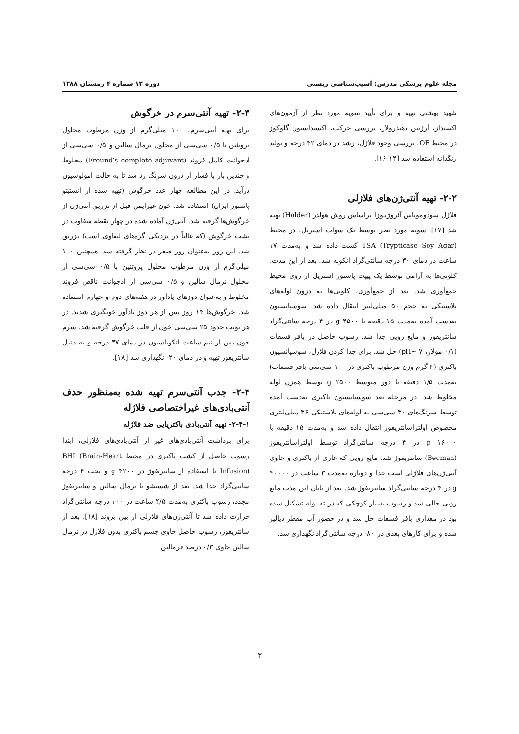مجله علوم پزشکی مدرس: آسیب‌شناسی زیستی دوره ۱۲ شماره ۴ زمستان ۱۳۸۸
شهید بهشتی تهیه و برای تأیید سویه مورد نظر از آزمون‌های اکسیداز، آرژنین دهیدرولاز، بررسی حرکت، اکسیداسیون گلوکوز در محیط OF، بررسی وجود فلاژل، رشد در دمای ۴۲ درجه و تولید رنگدانه استفاده شد [۱۴-۱۶].
۲-۲- تهیه آنتی‌ژن‌های فلاژلی
فلاژل سودوموناس آئروژینوزا براساس روش هولدر (Holder) تهیه شد [۱۷]. سویه مورد نظر توسط یک سواپ استریل، در محیط TSA (Trypticase Soy Agar) کشت داده شد و به‌مدت ۱۷ ساعت در دمای ۳۰ درجه سانتی‌گراد انکوبه شد. بعد از این مدت، کلونی‌ها به آرامی توسط یک پیپت پاستور استریل از روی محیط جمع‌آوری شد. بعد از جمع‌آوری، کلونی‌ها به درون لوله‌های پلاستیکی به حجم ۵۰ میلی‌لیتر انتقال داده شد. سوسپانسیون به‌دست آمده به‌مدت ۱۵ دقیقه با ۴۵۰۰ g در ۴ درجه سانتی‌گراد سانتریفوژ و مایع رویی جدا شد. رسوب حاصل در بافر فسفات (۰/۱ مولار، pH~ ۷) حل شد. برای جدا کردن فلاژل، سوسپانسیون باکتری (۶ گرم وزن مرطوب باکتری در ۱۰۰ سی‌سی بافر فسفات) به‌مدت ۱/۵ دقیقه با دور متوسط ۲۵۰۰ g توسط همزن لوله مخلوط شد. در مرحله بعد سوسپانسیون باکتری به‌دست آمده توسط سرنگ‌های ۳۰ سی‌سی به لوله‌های پلاستیکی ۳۶ میلی‌لیتری مخصوص اولتراسانتریفوژ انتقال داده شد و به‌مدت ۱۵ دقیقه با ۱۶۰۰۰ g در ۴ درجه سانتی‌گراد توسط اولتراسانتریفوژ (Becman) سانتریفوژ شد. مایع رویی که عاری از باکتری و حاوی آنتی‌ژن‌های فلاژلی است جدا و دوباره به‌مدت ۳ ساعت در ۴۰۰۰۰ g در ۴ درجه سانتی‌گراد سانتریفوژ شد. بعد از پایان این مدت مایع رویی خالی شد و رسوب بسیار کوچکی که در ته لوله تشکیل شده بود در مقداری بافر فسفات حل شد و در حضور آب مقطر دیالیز شده و برای کارهای بعدی در ۸۰- درجه سانتی‌گراد نگهداری شد.
۲-۳- تهیه آنتی‌سرم در خرگوش
برای تهیه آنتی‌سرم، ۱۰۰ میلی‌گرم از وزن مرطوب محلول پروتئین با ۰/۵ سی‌سی از محلول نرمال سالین و ۰/۵ سی‌سی از ادجوانت کامل فروند (Freund’s complete adjuvant) مخلوط و چندین بار با فشار از درون سرنگ رد شد تا به حالت امولوسیون درآید. در این مطالعه چهار عدد خرگوش (تهیه شده از انستیتو پاستور ایران) استفاده شد. خون غیرایمن قبل از تزریق آنتی‌ژن از خرگوش‌ها گرفته شد. آنتی‌ژن آماده شده در چهار نقطه متفاوت در پشت خرگوش (که غالباً در نزدیکی گره‌های لنفاوی است) تزریق شد. این روز به‌عنوان روز صفر در نظر گرفته شد. همچنین ۱۰۰ میلی‌گرم از وزن مرطوب محلول پروتئین با ۰/۵ سی‌سی از محلول نرمال سالین و ۰/۵ سی‌سی از ادجوانت ناقص فروند مخلوط و به‌عنوان دوزهای یادآور در هفته‌های دوم و چهارم استفاده شد. خرگوش‌ها ۱۴ روز پس از هر دوز یادآور خونگیری شدند. در هر نوبت حدود ۲۵ سی‌سی خون از قلب خرگوش گرفته شد. سرم خون پس از نیم ساعت انکوباسیون در دمای ۳۷ درجه و به دنبال سانتریفوژ تهیه و در دمای ۲۰- نگهداری شد [۱۸].
۲-۴- جذب آنتی‌سرم تهیه شده به‌منظور حذف آنتی‌بادی‌های غیراختصاصی فلاژله
۲-۴-۱- تهیه آنتی‌بادی باکتریایی ضد فلاژله
برای برداشت آنتی‌بادی‌های غیر از آنتی‌بادی‌های فلاژلی، ابتدا رسوب حاصل از کشت باکتری در محیط BHI (Brain-Heart Infusion) با استفاده از سانتریفوژ در ۴۲۰۰ g و تحت ۴ درجه سانتی‌گراد جدا شد. بعد از شستشو با نرمال سالین و سانتریفوژ مجدد، رسوب باکتری به‌مدت ۲/۵ ساعت در ۱۰۰ درجه سانتی‌گراد حرارت داده شد تا آنتی‌ژن‌های فلاژلی از بین بروند [۱۸]. بعد از سانتریفوژ، رسوب حاصل حاوی جسم باکتری بدون فلاژل در نرمال سالین حاوی ۰/۳ درصد فرمالین
۳